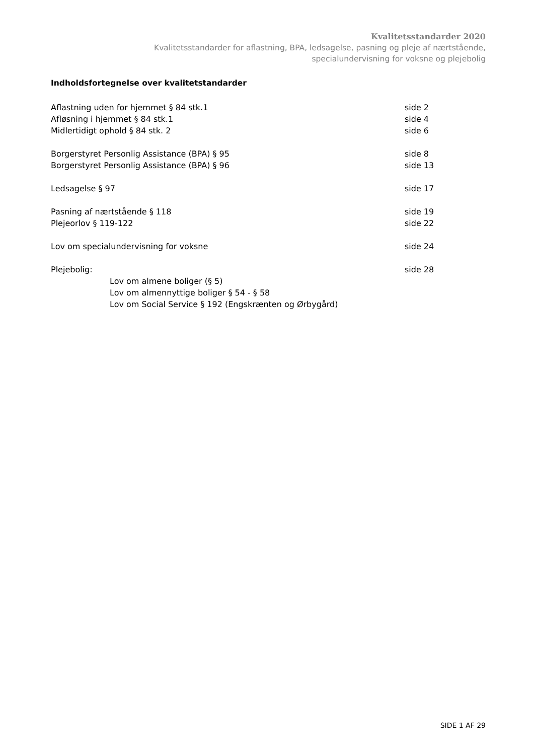Kvalitetsstandarder 2020
Kvalitetsstandarder for aflastning, BPA, ledsagelse, pasning og pleje af nærtstående,
specialundervisning for voksne og plejebolig
Indholdsfortegnelse over kvalitetstandarder
| Aflastning uden for hjemmet § 84 stk.1 | side 2 |
| Afløsning i hjemmet § 84 stk.1 | side 4 |
| Midlertidigt ophold § 84 stk. 2 | side 6 |
| Borgerstyret Personlig Assistance (BPA) § 95 | side 8 |
| Borgerstyret Personlig Assistance (BPA) § 96 | side 13 |
| Ledsagelse § 97 | side 17 |
| Pasning af nærtstående § 118 | side 19 |
| Plejeorlov § 119-122 | side 22 |
| Lov om specialundervisning for voksne | side 24 |
| Plejebolig: | side 28 |
| Lov om almene boliger (§ 5) | |
| Lov om almennyttige boliger § 54 - § 58 | |
| Lov om Social Service § 192 (Engskrænten og Ørbygård) | |
SIDE 1 AF 29